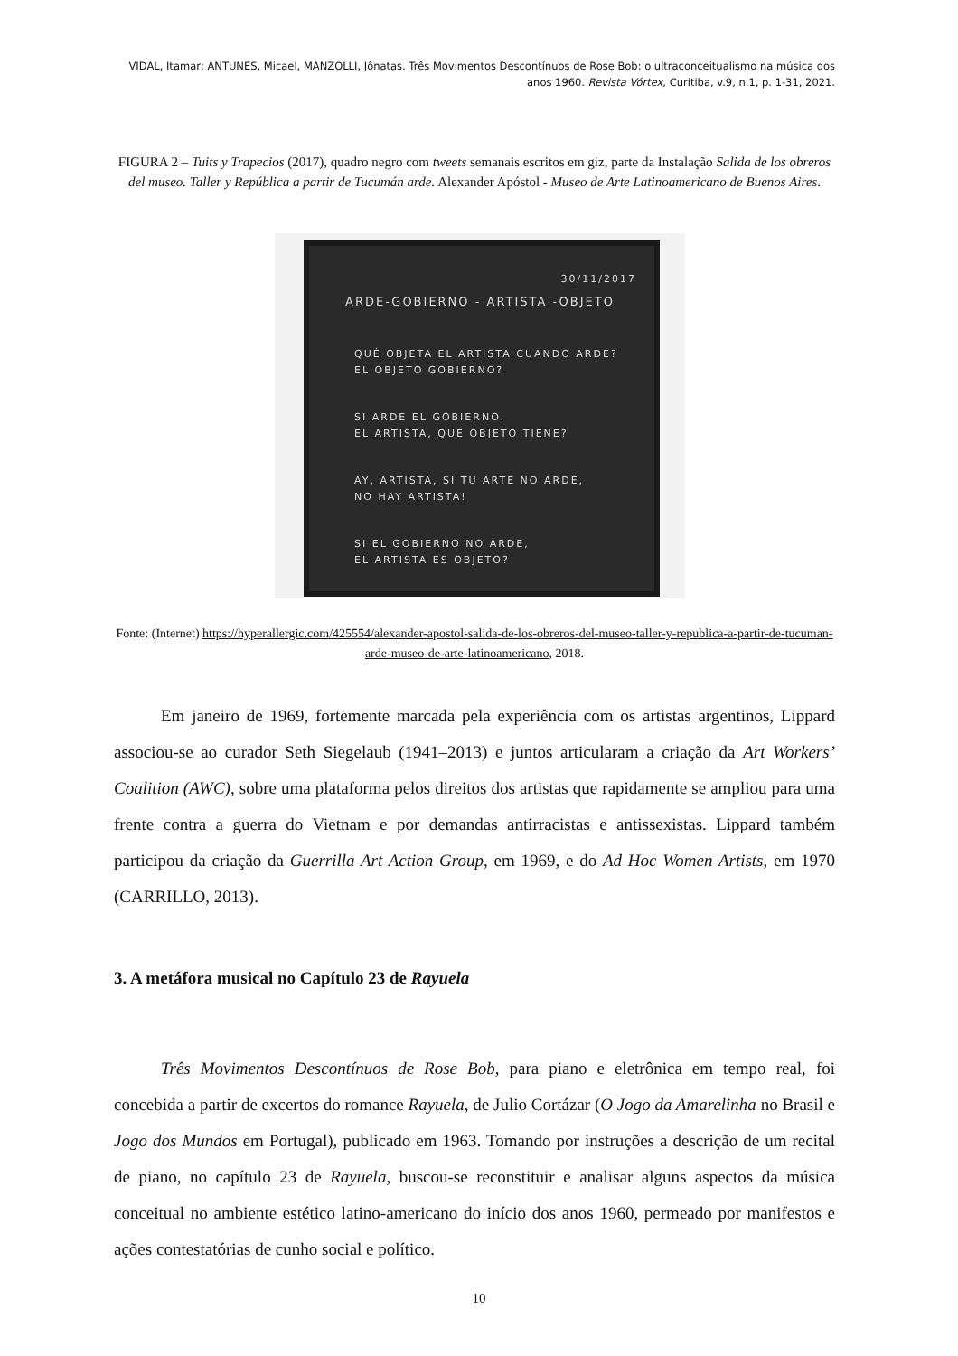VIDAL, Itamar; ANTUNES, Micael, MANZOLLI, Jônatas. Três Movimentos Descontínuos de Rose Bob: o ultraconceitualismo na música dos anos 1960. Revista Vórtex, Curitiba, v.9, n.1, p. 1-31, 2021.
FIGURA 2 – Tuits y Trapecios (2017), quadro negro com tweets semanais escritos em giz, parte da Instalação Salida de los obreros del museo. Taller y República a partir de Tucumán arde. Alexander Apóstol - Museo de Arte Latinoamericano de Buenos Aires.
30/11/2017
ARDE-GOBIERNO - ARTISTA -OBJETO
QUÉ OBJETA EL ARTISTA CUANDO ARDE?
EL OBJETO GOBIERNO?
SI ARDE EL GOBIERNO.
EL ARTISTA, QUÉ OBJETO TIENE?
AY, ARTISTA, SI TU ARTE NO ARDE,
NO HAY ARTISTA!
SI EL GOBIERNO NO ARDE,
EL ARTISTA ES OBJETO?
Fonte: (Internet) https://hyperallergic.com/425554/alexander-apostol-salida-de-los-obreros-del-museo-taller-y-republica-a-partir-de-tucuman-arde-museo-de-arte-latinoamericano, 2018.
Em janeiro de 1969, fortemente marcada pela experiência com os artistas argentinos, Lippard associou-se ao curador Seth Siegelaub (1941–2013) e juntos articularam a criação da Art Workers’ Coalition (AWC), sobre uma plataforma pelos direitos dos artistas que rapidamente se ampliou para uma frente contra a guerra do Vietnam e por demandas antirracistas e antissexistas. Lippard também participou da criação da Guerrilla Art Action Group, em 1969, e do Ad Hoc Women Artists, em 1970 (CARRILLO, 2013).
3. A metáfora musical no Capítulo 23 de Rayuela
Três Movimentos Descontínuos de Rose Bob, para piano e eletrônica em tempo real, foi concebida a partir de excertos do romance Rayuela, de Julio Cortázar (O Jogo da Amarelinha no Brasil e Jogo dos Mundos em Portugal), publicado em 1963. Tomando por instruções a descrição de um recital de piano, no capítulo 23 de Rayuela, buscou-se reconstituir e analisar alguns aspectos da música conceitual no ambiente estético latino-americano do início dos anos 1960, permeado por manifestos e ações contestatórias de cunho social e político.
10